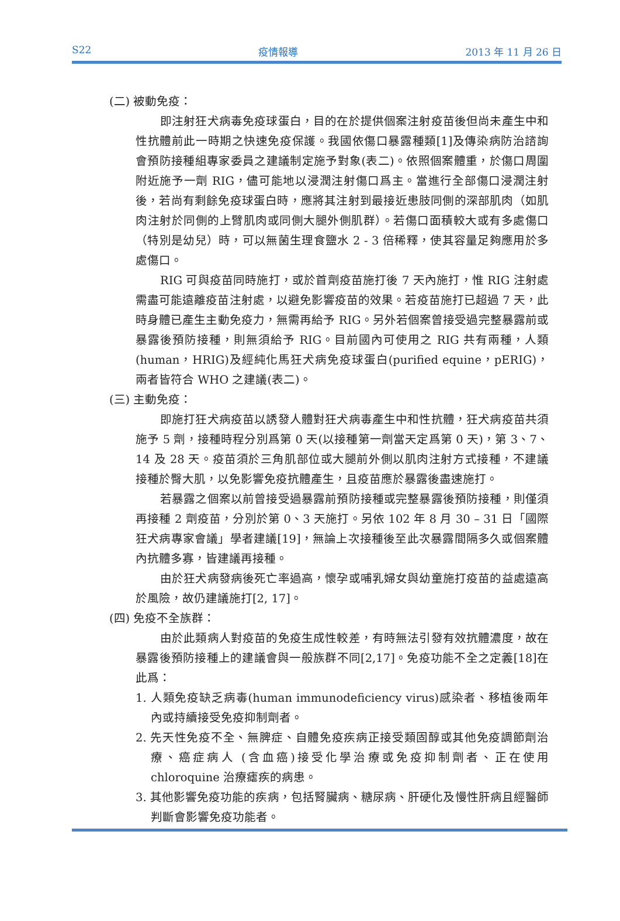S22 疫情報導 2013 年 11 月 26 日
(二) 被動免疫：
即注射狂犬病毒免疫球蛋白，目的在於提供個案注射疫苗後但尚未產生中和性抗體前此一時期之快速免疫保護。我國依傷口暴露種類[1]及傳染病防治諮詢會預防接種組專家委員之建議制定施予對象(表二)。依照個案體重，於傷口周圍附近施予一劑 RIG，儘可能地以浸潤注射傷口爲主。當進行全部傷口浸潤注射後，若尚有剩餘免疫球蛋白時，應將其注射到最接近患肢同側的深部肌肉（如肌肉注射於同側的上臂肌肉或同側大腿外側肌群）。若傷口面積較大或有多處傷口（特別是幼兒）時，可以無菌生理食鹽水 2 - 3 倍稀釋，使其容量足夠應用於多處傷口。
RIG 可與疫苗同時施打，或於首劑疫苗施打後 7 天內施打，惟 RIG 注射處需盡可能遠離疫苗注射處，以避免影響疫苗的效果。若疫苗施打已超過 7 天，此時身體已產生主動免疫力，無需再給予 RIG。另外若個案曾接受過完整暴露前或暴露後預防接種，則無須給予 RIG。目前國內可使用之 RIG 共有兩種，人類(human，HRIG)及經純化馬狂犬病免疫球蛋白(purified equine，pERIG)，兩者皆符合 WHO 之建議(表二)。
(三) 主動免疫：
即施打狂犬病疫苗以誘發人體對狂犬病毒產生中和性抗體，狂犬病疫苗共須施予 5 劑，接種時程分別爲第 0 天(以接種第一劑當天定爲第 0 天)，第 3、7、14 及 28 天。疫苗須於三角肌部位或大腿前外側以肌肉注射方式接種，不建議接種於臀大肌，以免影響免疫抗體產生，且疫苗應於暴露後盡速施打。
若暴露之個案以前曾接受過暴露前預防接種或完整暴露後預防接種，則僅須再接種 2 劑疫苗，分別於第 0、3 天施打。另依 102 年 8 月 30 – 31 日「國際狂犬病專家會議」學者建議[19]，無論上次接種後至此次暴露間隔多久或個案體內抗體多寡，皆建議再接種。
由於狂犬病發病後死亡率過高，懷孕或哺乳婦女與幼童施打疫苗的益處遠高於風險，故仍建議施打[2, 17]。
(四) 免疫不全族群：
由於此類病人對疫苗的免疫生成性較差，有時無法引發有效抗體濃度，故在暴露後預防接種上的建議會與一般族群不同[2,17]。免疫功能不全之定義[18]在此爲：
1. 人類免疫缺乏病毒(human immunodeficiency virus)感染者、移植後兩年內或持續接受免疫抑制劑者。
2. 先天性免疫不全、無脾症、自體免疫疾病正接受類固醇或其他免疫調節劑治療、癌症病人 (含血癌)接受化學治療或免疫抑制劑者、正在使用 chloroquine 治療瘧疾的病患。
3. 其他影響免疫功能的疾病，包括腎臟病、糖尿病、肝硬化及慢性肝病且經醫師判斷會影響免疫功能者。